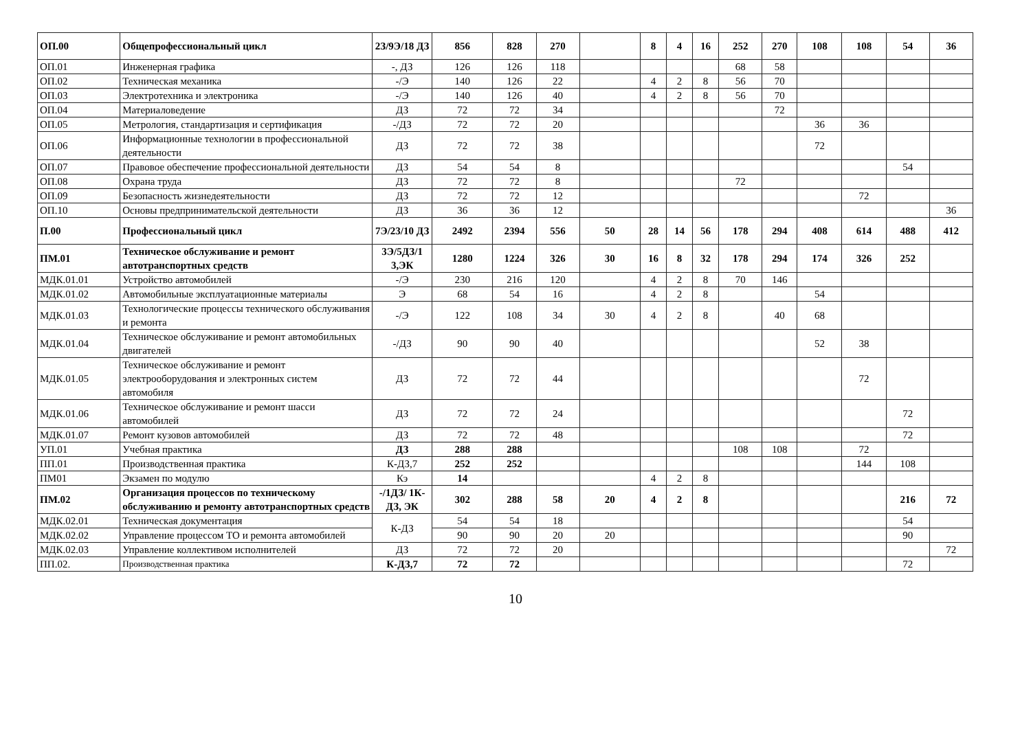| ОП.00 | Общепрофессиональный цикл | 2З/9Э/18 ДЗ | 856 | 828 | 270 | | 8 | 4 | 16 | 252 | 270 | 108 | 108 | 54 | 36 |
| ОП.01 | Инженерная графика | -, ДЗ | 126 | 126 | 118 | | | | | 68 | 58 | | | | |
| ОП.02 | Техническая механика | -/Э | 140 | 126 | 22 | | 4 | 2 | 8 | 56 | 70 | | | | |
| ОП.03 | Электротехника и электроника | -/Э | 140 | 126 | 40 | | 4 | 2 | 8 | 56 | 70 | | | | |
| ОП.04 | Материаловедение | ДЗ | 72 | 72 | 34 | | | | | | 72 | | | | |
| ОП.05 | Метрология, стандартизация и сертификация | -/ДЗ | 72 | 72 | 20 | | | | | | | 36 | 36 | | |
| ОП.06 | Информационные технологии в профессиональной деятельности | ДЗ | 72 | 72 | 38 | | | | | | | 72 | | | |
| ОП.07 | Правовое обеспечение профессиональной деятельности | ДЗ | 54 | 54 | 8 | | | | | | | | | 54 | |
| ОП.08 | Охрана труда | ДЗ | 72 | 72 | 8 | | | | | 72 | | | | | |
| ОП.09 | Безопасность жизнедеятельности | ДЗ | 72 | 72 | 12 | | | | | | | | 72 | | |
| ОП.10 | Основы предпринимательской деятельности | ДЗ | 36 | 36 | 12 | | | | | | | | | | 36 |
| П.00 | Профессиональный цикл | 7Э/23/10 ДЗ | 2492 | 2394 | 556 | 50 | 28 | 14 | 56 | 178 | 294 | 408 | 614 | 488 | 412 |
| ПМ.01 | Техническое обслуживание и ремонт автотранспортных средств | 3Э/5ДЗ/1 3,ЭК | 1280 | 1224 | 326 | 30 | 16 | 8 | 32 | 178 | 294 | 174 | 326 | 252 | |
| МДК.01.01 | Устройство автомобилей | -/Э | 230 | 216 | 120 | | 4 | 2 | 8 | 70 | 146 | | | | |
| МДК.01.02 | Автомобильные эксплуатационные материалы | Э | 68 | 54 | 16 | | 4 | 2 | 8 | | | 54 | | | |
| МДК.01.03 | Технологические процессы технического обслуживания и ремонта | -/Э | 122 | 108 | 34 | 30 | 4 | 2 | 8 | | 40 | 68 | | | |
| МДК.01.04 | Техническое обслуживание и ремонт автомобильных двигателей | -/ДЗ | 90 | 90 | 40 | | | | | | | 52 | 38 | | |
| МДК.01.05 | Техническое обслуживание и ремонт электрооборудования и электронных систем автомобиля | ДЗ | 72 | 72 | 44 | | | | | | | | 72 | | |
| МДК.01.06 | Техническое обслуживание и ремонт шасси автомобилей | ДЗ | 72 | 72 | 24 | | | | | | | | | 72 | |
| МДК.01.07 | Ремонт кузовов автомобилей | ДЗ | 72 | 72 | 48 | | | | | | | | | 72 | |
| УП.01 | Учебная практика | ДЗ | 288 | 288 | | | | | | 108 | 108 | | 72 | | |
| ПП.01 | Производственная практика | К-ДЗ,7 | 252 | 252 | | | | | | | | | 144 | 108 | |
| ПМ01 | Экзамен по модулю | Кэ | 14 | | | | 4 | 2 | 8 | | | | | | |
| ПМ.02 | Организация процессов по техническому обслуживанию и ремонту автотранспортных средств | -/1ДЗ/ 1К-ДЗ, ЭК | 302 | 288 | 58 | 20 | 4 | 2 | 8 | | | | | 216 | 72 |
| МДК.02.01 | Техническая документация | К-ДЗ | 54 | 54 | 18 | | | | | | | | | 54 | |
| МДК.02.02 | Управление процессом ТО и ремонта автомобилей | | 90 | 90 | 20 | 20 | | | | | | | | 90 | |
| МДК.02.03 | Управление коллективом исполнителей | ДЗ | 72 | 72 | 20 | | | | | | | | | | 72 |
| ПП.02. | Производственная практика | К-ДЗ,7 | 72 | 72 | | | | | | | | | | 72 | |
10